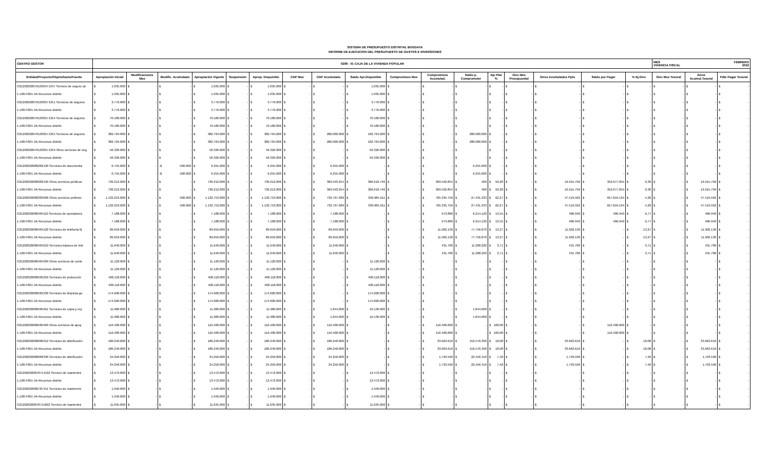SISTEMA DE PRESUPUESTO DISTRITAL BOGDATA
INFORME DE EJECUCION DEL PRESUPUESTO DE GASTOS E INVERSIONES
| CENTRO GESTOR | 0208 - 01 CAJA DE LA VIVIENDA POPULAR | | | | | | | | | | | | | | | | | MES FEBRERO VIGENCIA FISCAL 2022 | | |
| Entidad/Proyecto/ObjetoGasto/Fuente | Apropiación Inicial | Modificaciones Mes | Modific. Acumulado | Apropiación Vigente | Suspensión | Aprop. Disponible | CDP Mes | CDP Acumulado | Saldo Apr.Disponible | Compromisos Mes | Compromisos Acumulad. | Saldo p. Comprometer | Eje Ptal % | Giro Mes Presupuestal | Giros Acumulados Ppto | Saldo por Pagar | % Ej.Giro | Giro Mes Tesoral | Giros Acumul.Tesoral | Pdte Pagar Tesoral |
| O212020200701030471347 Servicio de seguro ob | $ 1.035.000 | $ - | $ - | $ 1.035.000 | $ - | $ 1.035.000 | $ - | $ - | $ 1.035.000 | $ - | $ - | $ - | $ - | $ - | $ - | $ - | $ - | $ - | $ - | $ - |
| 1-100-F001 VA-Recursos distrito | $ 1.035.000 | $ - | $ - | $ 1.035.000 | $ - | $ 1.035.000 | $ - | $ - | $ 1.035.000 | $ - | $ - | $ - | $ - | $ - | $ - | $ - | $ - | $ - | $ - | $ - |
| O212020200701030571351 Servicios de seguros | $ 3.776.000 | $ - | $ - | $ 3.776.000 | $ - | $ 3.776.000 | $ - | $ - | $ 3.776.000 | $ - | $ - | $ - | $ - | $ - | $ - | $ - | $ - | $ - | $ - | $ - |
| 1-100-F001 VA-Recursos distrito | $ 3.776.000 | $ - | $ - | $ 3.776.000 | $ - | $ 3.776.000 | $ - | $ - | $ 3.776.000 | $ - | $ - | $ - | $ - | $ - | $ - | $ - | $ - | $ - | $ - | $ - |
| O212020200701030571354 Servicios de seguros | $ 70.180.000 | $ - | $ - | $ 70.180.000 | $ - | $ 70.180.000 | $ - | $ - | $ 70.180.000 | $ - | $ - | $ - | $ - | $ - | $ - | $ - | $ - | $ - | $ - | $ - |
| 1-100-F001 VA-Recursos distrito | $ 70.180.000 | $ - | $ - | $ 70.180.000 | $ - | $ 70.180.000 | $ - | $ - | $ 70.180.000 | $ - | $ - | $ - | $ - | $ - | $ - | $ - | $ - | $ - | $ - | $ - |
| O212020200701030571355 Servicios de seguros | $ 382.704.000 | $ - | $ - | $ 382.704.000 | $ - | $ 382.704.000 | $ - | $ 280.000.000 | $ 102.704.000 | $ - | $ - | $ 280.000.000 | $ - | $ - | $ - | $ - | $ - | $ - | $ - | $ - |
| 1-100-F001 VA-Recursos distrito | $ 382.704.000 | $ - | $ - | $ 382.704.000 | $ - | $ 382.704.000 | $ - | $ 280.000.000 | $ 102.704.000 | $ - | $ - | $ 280.000.000 | $ - | $ - | $ - | $ - | $ - | $ - | $ - | $ - |
| O212020200701030571359 Otros servicios de seg | $ 56.326.000 | $ - | $ - | $ 56.326.000 | $ - | $ 56.326.000 | $ - | $ - | $ 56.326.000 | $ - | $ - | $ - | $ - | $ - | $ - | $ - | $ - | $ - | $ - | $ - |
| 1-100-F001 VA-Recursos distrito | $ 56.326.000 | $ - | $ - | $ 56.326.000 | $ - | $ 56.326.000 | $ - | $ - | $ 56.326.000 | $ - | $ - | $ - | $ - | $ - | $ - | $ - | $ - | $ - | $ - | $ - |
| O21202020080282130 Servicios de documenta | $ 6.755.000 | $ - | -$ 500.000 | $ 6.255.000 | $ - | $ 6.255.000 | $ - | $ 6.255.000 | $ - | $ - | $ - | $ 6.255.000 | $ - | $ - | $ - | $ - | $ - | $ - | $ - | $ - |
| 1-100-F001 VA-Recursos distrito | $ 6.755.000 | $ - | -$ 500.000 | $ 6.255.000 | $ - | $ 6.255.000 | $ - | $ 6.255.000 | $ - | $ - | $ - | $ 6.255.000 | $ - | $ - | $ - | $ - | $ - | $ - | $ - | $ - |
| O21202020080282199 Otros servicios jurídicos | $ 736.212.000 | $ - | $ - | $ 736.212.000 | $ - | $ 736.212.000 | $ - | $ 369.593.254 | $ 366.618.746 | $ - | $ 369.592.854 | $ 400 | $ 50,20 | $ - | $ 16.915.799 | $ 352.677.055 | $ 2,30 | $ - | $ 16.915.799 | $ - |
| 1-100-F001 VA-Recursos distrito | $ 736.212.000 | $ - | $ - | $ 736.212.000 | $ - | $ 736.212.000 | $ - | $ 369.593.254 | $ 366.618.746 | $ - | $ 369.592.854 | $ 400 | $ 50,20 | $ - | $ 16.915.799 | $ 352.677.055 | $ 2,30 | $ - | $ 16.915.799 | $ - |
| O21202020080383990 Otros servicios profesio | $ 1.132.253.000 | $ - | $ 500.000 | $ 1.132.753.000 | $ - | $ 1.132.753.000 | $ - | $ 732.767.089 | $ 399.985.911 | $ - | $ 705.335.756 | $ 27.431.333 | $ 62,27 | $ - | $ 47.519.562 | $ 657.816.194 | $ 4,20 | $ - | $ 47.519.562 | $ - |
| 1-100-F001 VA-Recursos distrito | $ 1.132.253.000 | $ - | $ 500.000 | $ 1.132.753.000 | $ - | $ 1.132.753.000 | $ - | $ 732.767.089 | $ 399.985.911 | $ - | $ 705.335.756 | $ 27.431.333 | $ 62,27 | $ - | $ 47.519.562 | $ 657.816.194 | $ 4,20 | $ - | $ 47.519.562 | $ - |
| O21202020080484110 Servicios de operadores | $ 7.188.000 | $ - | $ - | $ 7.188.000 | $ - | $ 7.188.000 | $ - | $ 7.188.000 | $ - | $ - | $ 973.880 | $ 6.214.120 | $ 13,55 | $ - | $ 486.940 | $ 486.940 | $ 6,77 | $ - | $ 486.940 | $ - |
| 1-100-F001 VA-Recursos distrito | $ 7.188.000 | $ - | $ - | $ 7.188.000 | $ - | $ 7.188.000 | $ - | $ 7.188.000 | $ - | $ - | $ 973.880 | $ 6.214.120 | $ 13,55 | $ - | $ 486.940 | $ 486.940 | $ 6,77 | $ - | $ 486.940 | $ - |
| O21202020080484120 Servicios de telefonía fij | $ 89.659.000 | $ - | $ - | $ 89.659.000 | $ - | $ 89.659.000 | $ - | $ 89.659.000 | $ - | $ - | $ 11.902.130 | $ 77.756.870 | $ 13,27 | $ - | $ 11.902.130 | $ - | $ 13,27 | $ - | $ 11.902.130 | $ - |
| 1-100-F001 VA-Recursos distrito | $ 89.659.000 | $ - | $ - | $ 89.659.000 | $ - | $ 89.659.000 | $ - | $ 89.659.000 | $ - | $ - | $ 11.902.130 | $ 77.756.870 | $ 13,27 | $ - | $ 11.902.130 | $ - | $ 13,27 | $ - | $ 11.902.130 | $ - |
| O21202020080484210 Servicios básicos de Inte | $ 11.640.000 | $ - | $ - | $ 11.640.000 | $ - | $ 11.640.000 | $ - | $ 11.640.000 | $ - | $ - | $ 431.780 | $ 11.208.220 | $ 3,71 | $ - | $ 431.780 | $ - | $ 3,71 | $ - | $ 431.780 | $ - |
| 1-100-F001 VA-Recursos distrito | $ 11.640.000 | $ - | $ - | $ 11.640.000 | $ - | $ 11.640.000 | $ - | $ 11.640.000 | $ - | $ - | $ 431.780 | $ 11.208.220 | $ 3,71 | $ - | $ 431.780 | $ - | $ 3,71 | $ - | $ 431.780 | $ - |
| O21202020080484399 Otros servicios de conte | $ 11.120.000 | $ - | $ - | $ 11.120.000 | $ - | $ 11.120.000 | $ - | $ - | $ 11.120.000 | $ - | $ - | $ - | $ - | $ - | $ - | $ - | $ - | $ - | $ - | $ - |
| 1-100-F001 VA-Recursos distrito | $ 11.120.000 | $ - | $ - | $ 11.120.000 | $ - | $ 11.120.000 | $ - | $ - | $ 11.120.000 | $ - | $ - | $ - | $ - | $ - | $ - | $ - | $ - | $ - | $ - | $ - |
| O21202020080585250 Servicios de protección | $ 400.118.000 | $ - | $ - | $ 400.118.000 | $ - | $ 400.118.000 | $ - | $ - | $ 400.118.000 | $ - | $ - | $ - | $ - | $ - | $ - | $ - | $ - | $ - | $ - | $ - |
| 1-100-F001 VA-Recursos distrito | $ 400.118.000 | $ - | $ - | $ 400.118.000 | $ - | $ 400.118.000 | $ - | $ - | $ 400.118.000 | $ - | $ - | $ - | $ - | $ - | $ - | $ - | $ - | $ - | $ - | $ - |
| O21202020080585330 Servicios de limpieza ge | $ 174.600.000 | $ - | $ - | $ 174.600.000 | $ - | $ 174.600.000 | $ - | $ - | $ 174.600.000 | $ - | $ - | $ - | $ - | $ - | $ - | $ - | $ - | $ - | $ - | $ - |
| 1-100-F001 VA-Recursos distrito | $ 174.600.000 | $ - | $ - | $ 174.600.000 | $ - | $ 174.600.000 | $ - | $ - | $ 174.600.000 | $ - | $ - | $ - | $ - | $ - | $ - | $ - | $ - | $ - | $ - | $ - |
| O21202020080585951 Servicios de copia y rep | $ 11.980.000 | $ - | $ - | $ 11.980.000 | $ - | $ 11.980.000 | $ - | $ 1.844.000 | $ 10.136.000 | $ - | $ - | $ 1.844.000 | $ - | $ - | $ - | $ - | $ - | $ - | $ - | $ - |
| 1-100-F001 VA-Recursos distrito | $ 11.980.000 | $ - | $ - | $ 11.980.000 | $ - | $ 11.980.000 | $ - | $ 1.844.000 | $ 10.136.000 | $ - | $ - | $ 1.844.000 | $ - | $ - | $ - | $ - | $ - | $ - | $ - | $ - |
| O21202020080585999 Otros servicios de apoy | $ 116.400.000 | $ - | $ - | $ 116.400.000 | $ - | $ 116.400.000 | $ - | $ 116.400.000 | $ - | $ - | $ 116.400.000 | $ - | $ 100,00 | $ - | $ - | $ 116.400.000 | $ - | $ - | $ - | $ - |
| 1-100-F001 VA-Recursos distrito | $ 116.400.000 | $ - | $ - | $ 116.400.000 | $ - | $ 116.400.000 | $ - | $ 116.400.000 | $ - | $ - | $ 116.400.000 | $ - | $ 100,00 | $ - | $ - | $ 116.400.000 | $ - | $ - | $ - | $ - |
| O21202020080686312 Servicios de distribución | $ 186.240.000 | $ - | $ - | $ 186.240.000 | $ - | $ 186.240.000 | $ - | $ 186.240.000 | $ - | $ - | $ 33.663.610 | $ 152.576.390 | $ 18,08 | $ - | $ 33.663.610 | $ - | $ 18,08 | $ - | $ 33.663.610 | $ - |
| 1-100-F001 VA-Recursos distrito | $ 186.240.000 | $ - | $ - | $ 186.240.000 | $ - | $ 186.240.000 | $ - | $ 186.240.000 | $ - | $ - | $ 33.663.610 | $ 152.576.390 | $ 18,08 | $ - | $ 33.663.610 | $ - | $ 18,08 | $ - | $ 33.663.610 | $ - |
| O21202020080686330 Servicios de distribución | $ 24.250.000 | $ - | $ - | $ 24.250.000 | $ - | $ 24.250.000 | $ - | $ 24.250.000 | $ - | $ - | $ 1.793.590 | $ 22.456.410 | $ 7,40 | $ - | $ 1.793.590 | $ - | $ 7,40 | $ - | $ 1.793.590 | $ - |
| 1-100-F001 VA-Recursos distrito | $ 24.250.000 | $ - | $ - | $ 24.250.000 | $ - | $ 24.250.000 | $ - | $ 24.250.000 | $ - | $ - | $ 1.793.590 | $ 22.456.410 | $ 7,40 | $ - | $ 1.793.590 | $ - | $ 7,40 | $ - | $ 1.793.590 | $ - |
| O212020200878714102 Servicio de mantenimi | $ 13.472.000 | $ - | $ - | $ 13.472.000 | $ - | $ 13.472.000 | $ - | $ - | $ 13.472.000 | $ - | $ - | $ - | $ - | $ - | $ - | $ - | $ - | $ - | $ - | $ - |
| 1-100-F001 VA-Recursos distrito | $ 13.472.000 | $ - | $ - | $ 13.472.000 | $ - | $ 13.472.000 | $ - | $ - | $ 13.472.000 | $ - | $ - | $ - | $ - | $ - | $ - | $ - | $ - | $ - | $ - | $ - |
| O21202020080787151 Servicios de mantenimi | $ 1.940.000 | $ - | $ - | $ 1.940.000 | $ - | $ 1.940.000 | $ - | $ - | $ 1.940.000 | $ - | $ - | $ - | $ - | $ - | $ - | $ - | $ - | $ - | $ - | $ - |
| 1-100-F001 VA-Recursos distrito | $ 1.940.000 | $ - | $ - | $ 1.940.000 | $ - | $ 1.940.000 | $ - | $ - | $ 1.940.000 | $ - | $ - | $ - | $ - | $ - | $ - | $ - | $ - | $ - | $ - | $ - |
| O212020200878715602 Servicio de mantenimi | $ 11.635.000 | $ - | $ - | $ 11.635.000 | $ - | $ 11.635.000 | $ - | $ - | $ 11.635.000 | $ - | $ - | $ - | $ - | $ - | $ - | $ - | $ - | $ - | $ - | $ - |